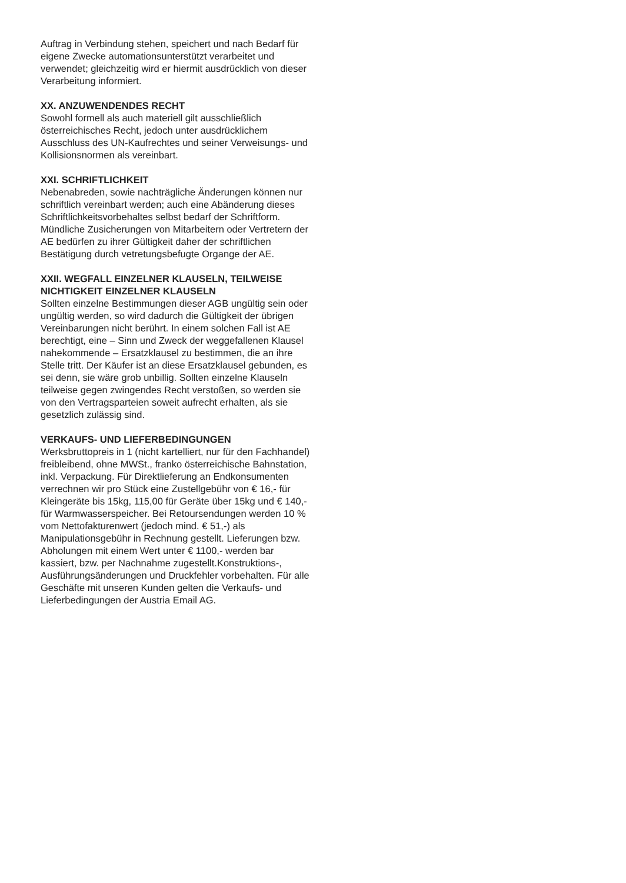Auftrag in Verbindung stehen, speichert und nach Bedarf für eigene Zwecke automationsunterstützt verarbeitet und verwendet; gleichzeitig wird er hiermit ausdrücklich von dieser Verarbeitung informiert.
XX. ANZUWENDENDES RECHT
Sowohl formell als auch materiell gilt ausschließlich österreichisches Recht, jedoch unter ausdrücklichem Ausschluss des UN-Kaufrechtes und seiner Verweisungs- und Kollisionsnormen als vereinbart.
XXI. SCHRIFTLICHKEIT
Nebenabreden, sowie nachträgliche Änderungen können nur schriftlich vereinbart werden; auch eine Abänderung dieses Schriftlichkeitsvorbehaltes selbst bedarf der Schriftform. Mündliche Zusicherungen von Mitarbeitern oder Vertretern der AE bedürfen zu ihrer Gültigkeit daher der schriftlichen Bestätigung durch vetretungsbefugte Organge der AE.
XXII. WEGFALL EINZELNER KLAUSELN, TEILWEISE NICHTIGKEIT EINZELNER KLAUSELN
Sollten einzelne Bestimmungen dieser AGB ungültig sein oder ungültig werden, so wird dadurch die Gültigkeit der übrigen Vereinbarungen nicht berührt. In einem solchen Fall ist AE berechtigt, eine – Sinn und Zweck der weggefallenen Klausel nahekommende – Ersatzklausel zu bestimmen, die an ihre Stelle tritt. Der Käufer ist an diese Ersatzklausel gebunden, es sei denn, sie wäre grob unbillig. Sollten einzelne Klauseln teilweise gegen zwingendes Recht verstoßen, so werden sie von den Vertragsparteien soweit aufrecht erhalten, als sie gesetzlich zulässig sind.
VERKAUFS- UND LIEFERBEDINGUNGEN
Werksbruttopreis in 1 (nicht kartelliert, nur für den Fachhandel) freibleibend, ohne MWSt., franko österreichische Bahnstation, inkl. Verpackung. Für Direktlieferung an Endkonsumenten verrechnen wir pro Stück eine Zustellgebühr von € 16,- für Kleingeräte bis 15kg, 115,00 für Geräte über 15kg und € 140,- für Warmwasserspeicher. Bei Retoursendungen werden 10 % vom Nettofakturenwert (jedoch mind. € 51,-) als Manipulationsgebühr in Rechnung gestellt. Lieferungen bzw. Abholungen mit einem Wert unter € 1100,- werden bar kassiert, bzw. per Nachnahme zugestellt.Konstruktions-, Ausführungsänderungen und Druckfehler vorbehalten. Für alle Geschäfte mit unseren Kunden gelten die Verkaufs- und Lieferbedingungen der Austria Email AG.